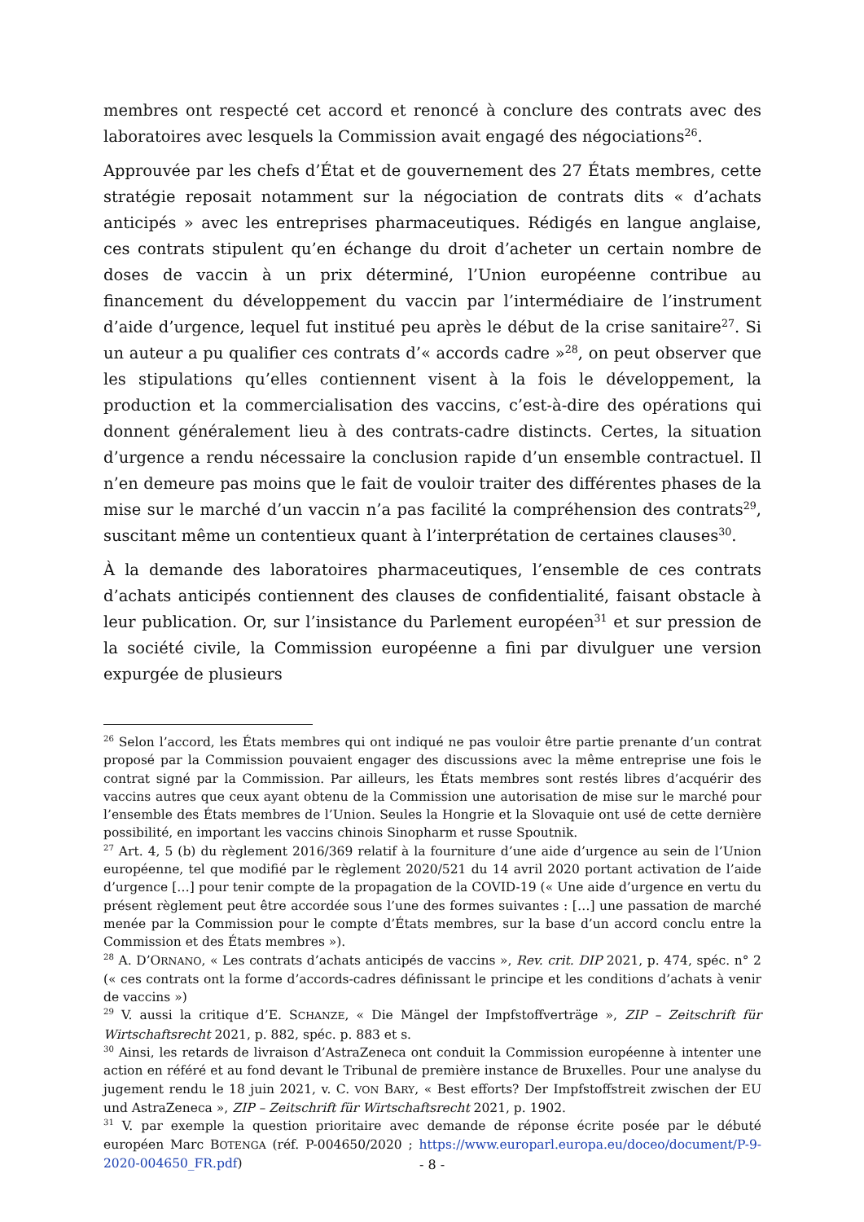membres ont respecté cet accord et renoncé à conclure des contrats avec des laboratoires avec lesquels la Commission avait engagé des négociations<sup>26</sup>.
Approuvée par les chefs d’État et de gouvernement des 27 États membres, cette stratégie reposait notamment sur la négociation de contrats dits « d’achats anticipés » avec les entreprises pharmaceutiques. Rédigés en langue anglaise, ces contrats stipulent qu’en échange du droit d’acheter un certain nombre de doses de vaccin à un prix déterminé, l’Union européenne contribue au financement du développement du vaccin par l’intermédiaire de l’instrument d’aide d’urgence, lequel fut institué peu après le début de la crise sanitaire<sup>27</sup>. Si un auteur a pu qualifier ces contrats d’« accords cadre »<sup>28</sup>, on peut observer que les stipulations qu’elles contiennent visent à la fois le développement, la production et la commercialisation des vaccins, c’est-à-dire des opérations qui donnent généralement lieu à des contrats-cadre distincts. Certes, la situation d’urgence a rendu nécessaire la conclusion rapide d’un ensemble contractuel. Il n’en demeure pas moins que le fait de vouloir traiter des différentes phases de la mise sur le marché d’un vaccin n’a pas facilité la compréhension des contrats<sup>29</sup>, suscitant même un contentieux quant à l’interprétation de certaines clauses<sup>30</sup>.
À la demande des laboratoires pharmaceutiques, l’ensemble de ces contrats d’achats anticipés contiennent des clauses de confidentialité, faisant obstacle à leur publication. Or, sur l’insistance du Parlement européen<sup>31</sup> et sur pression de la société civile, la Commission européenne a fini par divulguer une version expurgée de plusieurs
<sup>26</sup> Selon l’accord, les États membres qui ont indiqué ne pas vouloir être partie prenante d’un contrat proposé par la Commission pouvaient engager des discussions avec la même entreprise une fois le contrat signé par la Commission. Par ailleurs, les États membres sont restés libres d’acquérir des vaccins autres que ceux ayant obtenu de la Commission une autorisation de mise sur le marché pour l’ensemble des États membres de l’Union. Seules la Hongrie et la Slovaquie ont usé de cette dernière possibilité, en important les vaccins chinois Sinopharm et russe Spoutnik.
<sup>27</sup> Art. 4, 5 (b) du règlement 2016/369 relatif à la fourniture d’une aide d’urgence au sein de l’Union européenne, tel que modifié par le règlement 2020/521 du 14 avril 2020 portant activation de l’aide d’urgence […] pour tenir compte de la propagation de la COVID-19 (« Une aide d’urgence en vertu du présent règlement peut être accordée sous l’une des formes suivantes : […] une passation de marché menée par la Commission pour le compte d’États membres, sur la base d’un accord conclu entre la Commission et des États membres »).
<sup>28</sup> A. D’ORNANO, « Les contrats d’achats anticipés de vaccins », Rev. crit. DIP 2021, p. 474, spéc. n° 2 (« ces contrats ont la forme d’accords-cadres définissant le principe et les conditions d’achats à venir de vaccins »)
<sup>29</sup> V. aussi la critique d’E. SCHANZE, « Die Mängel der Impfstoffverträge », ZIP – Zeitschrift für Wirtschaftsrecht 2021, p. 882, spéc. p. 883 et s.
<sup>30</sup> Ainsi, les retards de livraison d’AstraZeneca ont conduit la Commission européenne à intenter une action en référé et au fond devant le Tribunal de première instance de Bruxelles. Pour une analyse du jugement rendu le 18 juin 2021, v. C. VON BARY, « Best efforts? Der Impfstoffstreit zwischen der EU und AstraZeneca », ZIP – Zeitschrift für Wirtschaftsrecht 2021, p. 1902.
<sup>31</sup> V. par exemple la question prioritaire avec demande de réponse écrite posée par le débuté européen Marc BOTENGA (réf. P-004650/2020 ; https://www.europarl.europa.eu/doceo/document/P-9-2020-004650_FR.pdf)
- 8 -